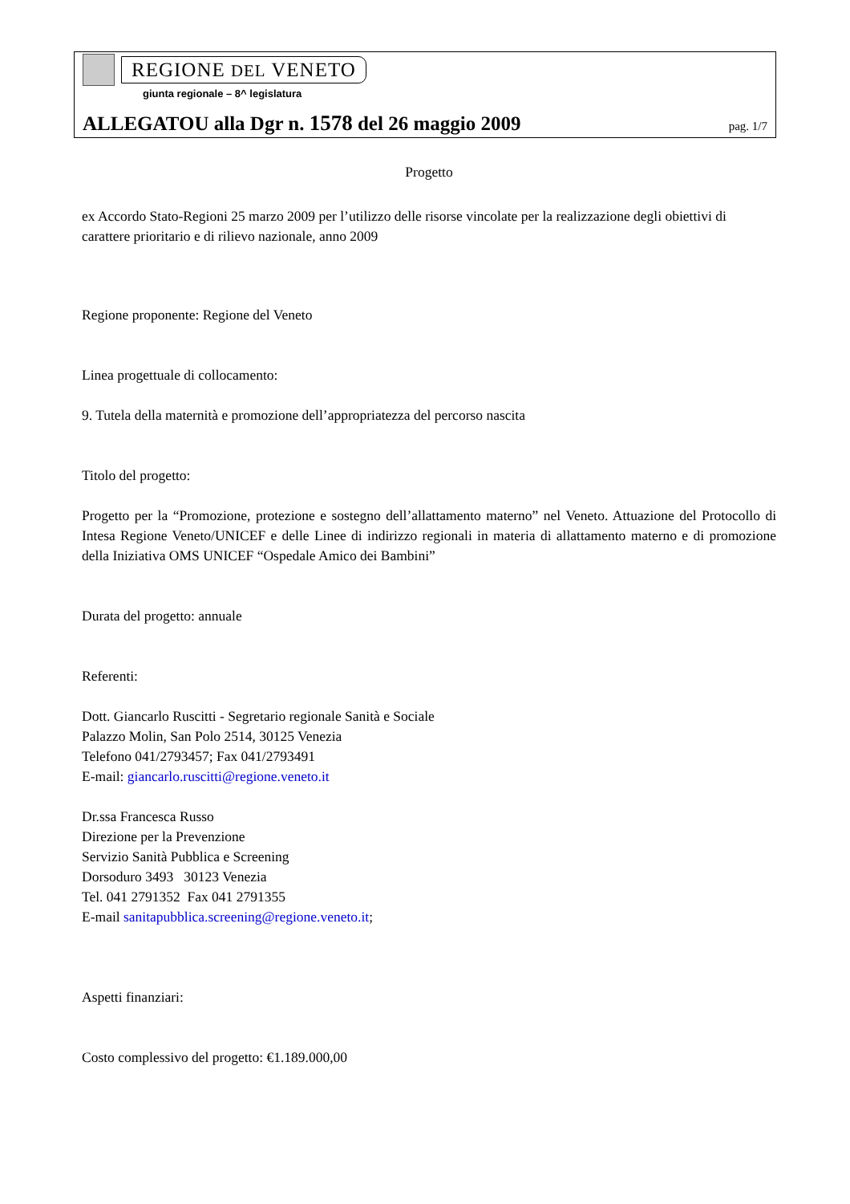REGIONE DEL VENETO
giunta regionale – 8^ legislatura
ALLEGATOU alla Dgr n. 1578 del 26 maggio 2009 pag. 1/7
Progetto
ex Accordo Stato-Regioni 25 marzo 2009 per l’utilizzo delle risorse vincolate per la realizzazione degli obiettivi di carattere prioritario e di rilievo nazionale, anno 2009
Regione proponente: Regione del Veneto
Linea progettuale di collocamento:
9. Tutela della maternità e promozione dell’appropriatezza del percorso nascita
Titolo del progetto:
Progetto per la “Promozione, protezione e sostegno dell’allattamento materno” nel Veneto. Attuazione del Protocollo di Intesa Regione Veneto/UNICEF e delle Linee di indirizzo regionali in materia di allattamento materno e di promozione della Iniziativa OMS UNICEF “Ospedale Amico dei Bambini”
Durata del progetto: annuale
Referenti:
Dott. Giancarlo Ruscitti - Segretario regionale Sanità e Sociale
Palazzo Molin, San Polo 2514, 30125 Venezia
Telefono 041/2793457; Fax 041/2793491
E-mail: giancarlo.ruscitti@regione.veneto.it
Dr.ssa Francesca Russo
Direzione per la Prevenzione
Servizio Sanità Pubblica e Screening
Dorsoduro 3493 30123 Venezia
Tel. 041 2791352 Fax 041 2791355
E-mail sanitapubblica.screening@regione.veneto.it;
Aspetti finanziari:
Costo complessivo del progetto: €1.189.000,00